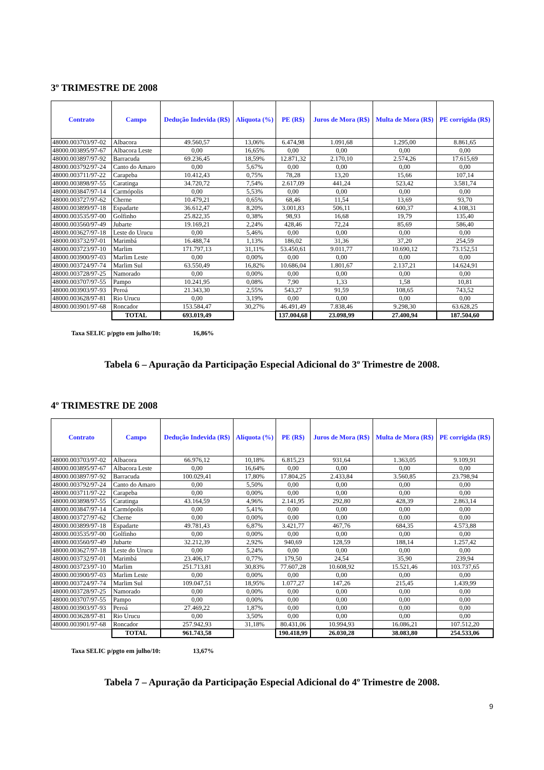3º TRIMESTRE DE 2008
| Contrato | Campo | Dedução Indevida (R$) | Alíquota (%) | PE (R$) | Juros de Mora (R$) | Multa de Mora (R$) | PE corrigida (R$) |
| --- | --- | --- | --- | --- | --- | --- | --- |
| 48000.003703/97-02 | Albacora | 49.560,57 | 13,06% | 6.474,98 | 1.091,68 | 1.295,00 | 8.861,65 |
| 48000.003895/97-67 | Albacora Leste | 0,00 | 16,65% | 0,00 | 0,00 | 0,00 | 0,00 |
| 48000.003897/97-92 | Barracuda | 69.236,45 | 18,59% | 12.871,32 | 2.170,10 | 2.574,26 | 17.615,69 |
| 48000.003792/97-24 | Canto do Amaro | 0,00 | 5,67% | 0,00 | 0,00 | 0,00 | 0,00 |
| 48000.003711/97-22 | Carapeba | 10.412,43 | 0,75% | 78,28 | 13,20 | 15,66 | 107,14 |
| 48000.003898/97-55 | Caratinga | 34.720,72 | 7,54% | 2.617,09 | 441,24 | 523,42 | 3.581,74 |
| 48000.003847/97-14 | Carmópolis | 0,00 | 5,53% | 0,00 | 0,00 | 0,00 | 0,00 |
| 48000.003727/97-62 | Cherne | 10.479,21 | 0,65% | 68,46 | 11,54 | 13,69 | 93,70 |
| 48000.003899/97-18 | Espadarte | 36.612,47 | 8,20% | 3.001,83 | 506,11 | 600,37 | 4.108,31 |
| 48000.003535/97-00 | Golfinho | 25.822,35 | 0,38% | 98,93 | 16,68 | 19,79 | 135,40 |
| 48000.003560/97-49 | Jubarte | 19.169,21 | 2,24% | 428,46 | 72,24 | 85,69 | 586,40 |
| 48000.003627/97-18 | Leste do Urucu | 0,00 | 5,46% | 0,00 | 0,00 | 0,00 | 0,00 |
| 48000.003732/97-01 | Marimbá | 16.488,74 | 1,13% | 186,02 | 31,36 | 37,20 | 254,59 |
| 48000.003723/97-10 | Marlim | 171.797,13 | 31,11% | 53.450,61 | 9.011,77 | 10.690,12 | 73.152,51 |
| 48000.003900/97-03 | Marlim Leste | 0,00 | 0,00% | 0,00 | 0,00 | 0,00 | 0,00 |
| 48000.003724/97-74 | Marlim Sul | 63.550,49 | 16,82% | 10.686,04 | 1.801,67 | 2.137,21 | 14.624,91 |
| 48000.003728/97-25 | Namorado | 0,00 | 0,00% | 0,00 | 0,00 | 0,00 | 0,00 |
| 48000.003707/97-55 | Pampo | 10.241,95 | 0,08% | 7,90 | 1,33 | 1,58 | 10,81 |
| 48000.003903/97-93 | Peroá | 21.343,30 | 2,55% | 543,27 | 91,59 | 108,65 | 743,52 |
| 48000.003628/97-81 | Rio Urucu | 0,00 | 3,19% | 0,00 | 0,00 | 0,00 | 0,00 |
| 48000.003901/97-68 | Roncador | 153.584,47 | 30,27% | 46.491,49 | 7.838,46 | 9.298,30 | 63.628,25 |
| | TOTAL | 693.019,49 | | 137.004,68 | 23.098,99 | 27.400,94 | 187.504,60 |
Taxa SELIC p/pgto em julho/10: 16,86%
Tabela 6 – Apuração da Participação Especial Adicional do 3º Trimestre de 2008.
4º TRIMESTRE DE 2008
| Contrato | Campo | Dedução Indevida (R$) | Alíquota (%) | PE (R$) | Juros de Mora (R$) | Multa de Mora (R$) | PE corrigida (R$) |
| --- | --- | --- | --- | --- | --- | --- | --- |
| 48000.003703/97-02 | Albacora | 66.976,12 | 10,18% | 6.815,23 | 931,64 | 1.363,05 | 9.109,91 |
| 48000.003895/97-67 | Albacora Leste | 0,00 | 16,64% | 0,00 | 0,00 | 0,00 | 0,00 |
| 48000.003897/97-92 | Barracuda | 100.029,41 | 17,80% | 17.804,25 | 2.433,84 | 3.560,85 | 23.798,94 |
| 48000.003792/97-24 | Canto do Amaro | 0,00 | 5,50% | 0,00 | 0,00 | 0,00 | 0,00 |
| 48000.003711/97-22 | Carapeba | 0,00 | 0,00% | 0,00 | 0,00 | 0,00 | 0,00 |
| 48000.003898/97-55 | Caratinga | 43.164,59 | 4,96% | 2.141,95 | 292,80 | 428,39 | 2.863,14 |
| 48000.003847/97-14 | Carmópolis | 0,00 | 5,41% | 0,00 | 0,00 | 0,00 | 0,00 |
| 48000.003727/97-62 | Cherne | 0,00 | 0,00% | 0,00 | 0,00 | 0,00 | 0,00 |
| 48000.003899/97-18 | Espadarte | 49.781,43 | 6,87% | 3.421,77 | 467,76 | 684,35 | 4.573,88 |
| 48000.003535/97-00 | Golfinho | 0,00 | 0,00% | 0,00 | 0,00 | 0,00 | 0,00 |
| 48000.003560/97-49 | Jubarte | 32.212,39 | 2,92% | 940,69 | 128,59 | 188,14 | 1.257,42 |
| 48000.003627/97-18 | Leste do Urucu | 0,00 | 5,24% | 0,00 | 0,00 | 0,00 | 0,00 |
| 48000.003732/97-01 | Marimbá | 23.406,17 | 0,77% | 179,50 | 24,54 | 35,90 | 239,94 |
| 48000.003723/97-10 | Marlim | 251.713,81 | 30,83% | 77.607,28 | 10.608,92 | 15.521,46 | 103.737,65 |
| 48000.003900/97-03 | Marlim Leste | 0,00 | 0,00% | 0,00 | 0,00 | 0,00 | 0,00 |
| 48000.003724/97-74 | Marlim Sul | 109.047,51 | 18,95% | 1.077,27 | 147,26 | 215,45 | 1.439,99 |
| 48000.003728/97-25 | Namorado | 0,00 | 0,00% | 0,00 | 0,00 | 0,00 | 0,00 |
| 48000.003707/97-55 | Pampo | 0,00 | 0,00% | 0,00 | 0,00 | 0,00 | 0,00 |
| 48000.003903/97-93 | Peroá | 27.469,22 | 1,87% | 0,00 | 0,00 | 0,00 | 0,00 |
| 48000.003628/97-81 | Rio Urucu | 0,00 | 3,50% | 0,00 | 0,00 | 0,00 | 0,00 |
| 48000.003901/97-68 | Roncador | 257.942,93 | 31,18% | 80.431,06 | 10.994,93 | 16.086,21 | 107.512,20 |
| | TOTAL | 961.743,58 | | 190.418,99 | 26.030,28 | 38.083,80 | 254.533,06 |
Taxa SELIC p/pgto em julho/10: 13,67%
Tabela 7 – Apuração da Participação Especial Adicional do 4º Trimestre de 2008.
9